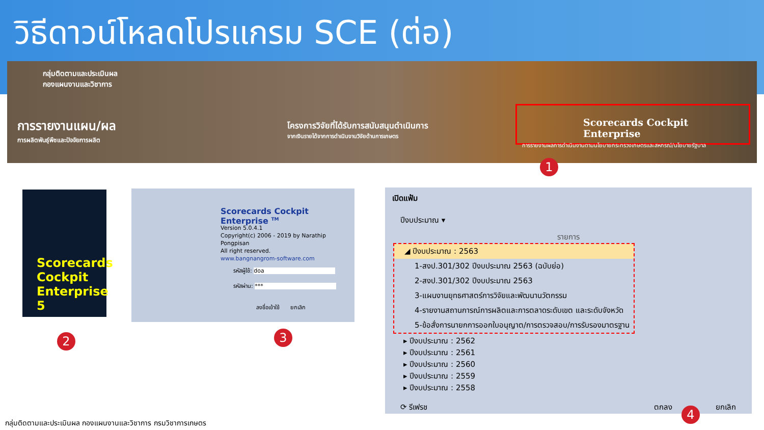วิธีดาวน์โหลดโปรแกรม SCE (ต่อ)
กลุ่มติดตามและประเมินผล
กองแผนงานและวิชาการ
การรายงานแผน/ผล
การผลิตพันธุ์พืชและปัจจัยการผลิต
โครงการวิจัยที่ได้รับการสนับสนุนดำเนินการ
จากเงินรายได้จากการดำเนินงานวิจัยด้านการเกษตร
Scorecards Cockpit Enterprise
การรายงานผลการดำเนินงานตามนโยบายกระทรวงเกษตรและสหกรณ์/นโยบายรัฐบาล
1
Scorecards
Cockpit
Enterprise 5
2
Scorecards Cockpit Enterprise <sup>TM</sup>
Version 5.0.4.1
Copyright(c) 2006 - 2019 by Narathip Pongpisan
All right reserved.
www.bangnangrom-software.com
รหัสผู้ใช้: doa
รหัสผ่าน: ***
ลงชื่อเข้าใช้ ยกเลิก
3
เปิดแฟ้ม
ปีงบประมาณ ▾
รายการ
◢ ปีงบประมาณ : 2563
1-สงป.301/302 ปีงบประมาณ 2563 (ฉบับย่อ)
2-สงป.301/302 ปีงบประมาณ 2563
3-แผนงานยุทธศาสตร์การวิจัยและพัฒนานวัตกรรม
4-รายงานสถานการณ์การผลิตและการตลาดระดับเขต และระดับจังหวัด
5-ข้อสั่งการนายกการออกใบอนุญาต/การตรวจสอบ/การรับรองมาตรฐาน
▸ ปีงบประมาณ : 2562
▸ ปีงบประมาณ : 2561
▸ ปีงบประมาณ : 2560
▸ ปีงบประมาณ : 2559
▸ ปีงบประมาณ : 2558
⟳ รีเฟรช ตกลง ยกเลิก
4
กลุ่มติดตามและประเมินผล กองแผนงานและวิชาการ กรมวิชาการเกษตร